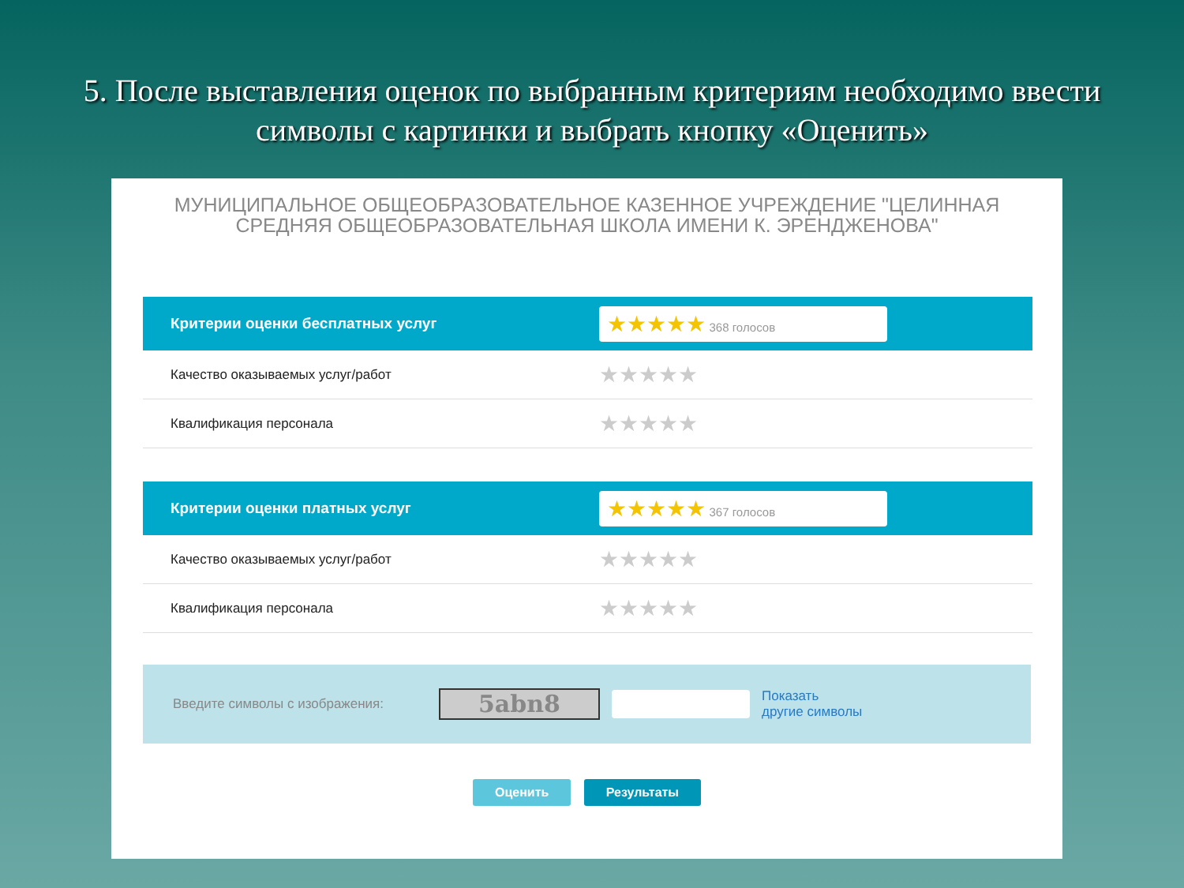5. После выставления оценок по выбранным критериям необходимо ввести символы с картинки и выбрать кнопку «Оценить»
МУНИЦИПАЛЬНОЕ ОБЩЕОБРАЗОВАТЕЛЬНОЕ КАЗЕННОЕ УЧРЕЖДЕНИЕ "ЦЕЛИННАЯ СРЕДНЯЯ ОБЩЕОБРАЗОВАТЕЛЬНАЯ ШКОЛА ИМЕНИ К. ЭРЕНДЖЕНОВА"
| Критерии оценки бесплатных услуг | ★★★★★ 368 голосов |
| --- | --- |
| Качество оказываемых услуг/работ | ★★★★★ |
| Квалификация персонала | ★★★★★ |
| Критерии оценки платных услуг | ★★★★★ 367 голосов |
| Качество оказываемых услуг/работ | ★★★★★ |
| Квалификация персонала | ★★★★★ |
Введите символы с изображения:
5abn8
Показать
другие символы
Оценить Результаты